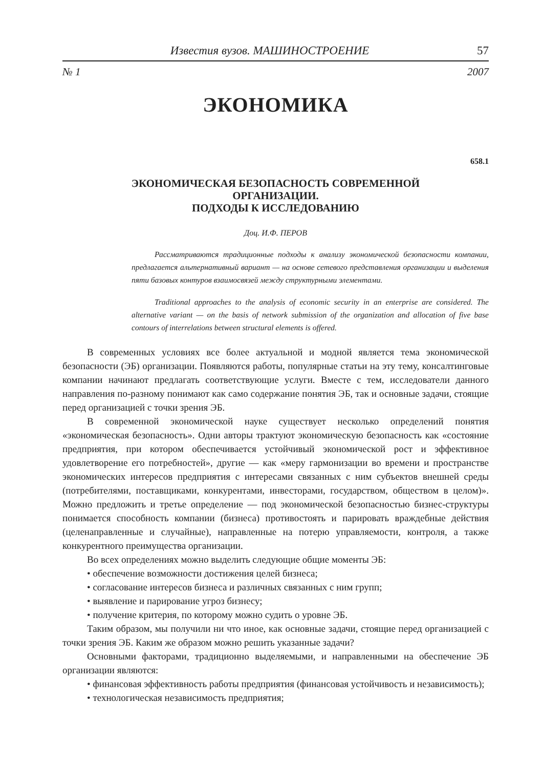Известия вузов. МАШИНОСТРОЕНИЕ 57
№ 1 2007
ЭКОНОМИКА
658.1
ЭКОНОМИЧЕСКАЯ БЕЗОПАСНОСТЬ СОВРЕМЕННОЙ
ОРГАНИЗАЦИИ.
ПОДХОДЫ К ИССЛЕДОВАНИЮ
Доц. И.Ф. ПЕРОВ
Рассматриваются традиционные подходы к анализу экономической безопасности компании, предлагается альтернативный вариант — на основе сетевого представления организации и выделения пяти базовых контуров взаимосвязей между структурными элементами.
Traditional approaches to the analysis of economic security in an enterprise are considered. The alternative variant — on the basis of network submission of the organization and allocation of five base contours of interrelations between structural elements is offered.
В современных условиях все более актуальной и модной является тема экономической безопасности (ЭБ) организации. Появляются работы, популярные статьи на эту тему, консалтинговые компании начинают предлагать соответствующие услуги. Вместе с тем, исследователи данного направления по-разному понимают как само содержание понятия ЭБ, так и основные задачи, стоящие перед организацией с точки зрения ЭБ.
В современной экономической науке существует несколько определений понятия «экономическая безопасность». Одни авторы трактуют экономическую безопасность как «состояние предприятия, при котором обеспечивается устойчивый экономической рост и эффективное удовлетворение его потребностей», другие — как «меру гармонизации во времени и пространстве экономических интересов предприятия с интересами связанных с ним субъектов внешней среды (потребителями, поставщиками, конкурентами, инвесторами, государством, обществом в целом)». Можно предложить и третье определение — под экономической безопасностью бизнес-структуры понимается способность компании (бизнеса) противостоять и парировать враждебные действия (целенаправленные и случайные), направленные на потерю управляемости, контроля, а также конкурентного преимущества организации.
Во всех определениях можно выделить следующие общие моменты ЭБ:
• обеспечение возможности достижения целей бизнеса;
• согласование интересов бизнеса и различных связанных с ним групп;
• выявление и парирование угроз бизнесу;
• получение критерия, по которому можно судить о уровне ЭБ.
Таким образом, мы получили ни что иное, как основные задачи, стоящие перед организацией с точки зрения ЭБ. Каким же образом можно решить указанные задачи?
Основными факторами, традиционно выделяемыми, и направленными на обеспечение ЭБ организации являются:
• финансовая эффективность работы предприятия (финансовая устойчивость и независимость);
• технологическая независимость предприятия;